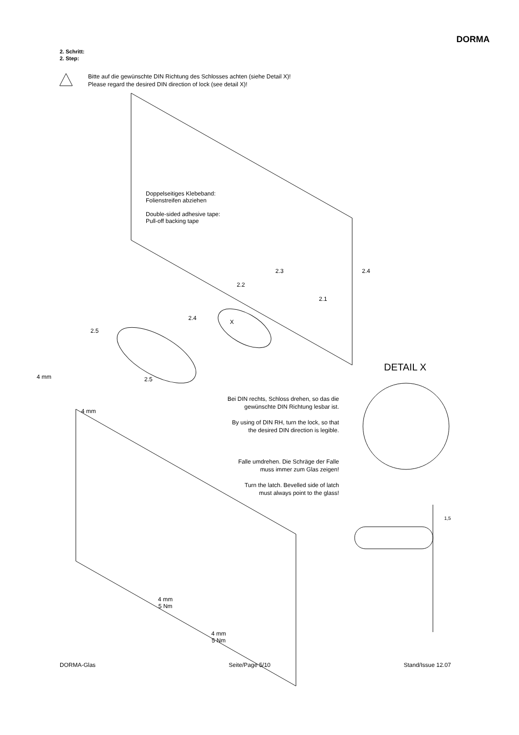DORMA
2. Schritt:
2. Step:
Bitte auf die gewünschte DIN Richtung des Schlosses achten (siehe Detail X)!
Please regard the desired DIN direction of lock (see detail X)!
Doppelseitiges Klebeband:
Folienstreifen abziehen
Double-sided adhesive tape:
Pull-off backing tape
2.3 2.4
2.2
2.1
2.4
X
2.5
4 mm 2.5
4 mm
DETAIL X
Bei DIN rechts, Schloss drehen, so das die
gewünschte DIN Richtung lesbar ist.
By using of DIN RH, turn the lock, so that
the desired DIN direction is legible.
Falle umdrehen. Die Schräge der Falle
muss immer zum Glas zeigen!
Turn the latch. Bevelled side of latch
must always point to the glass!
1,5
4 mm
5 Nm
4 mm
5 Nm
DORMA-Glas Seite/Page 5/10 Stand/Issue 12.07